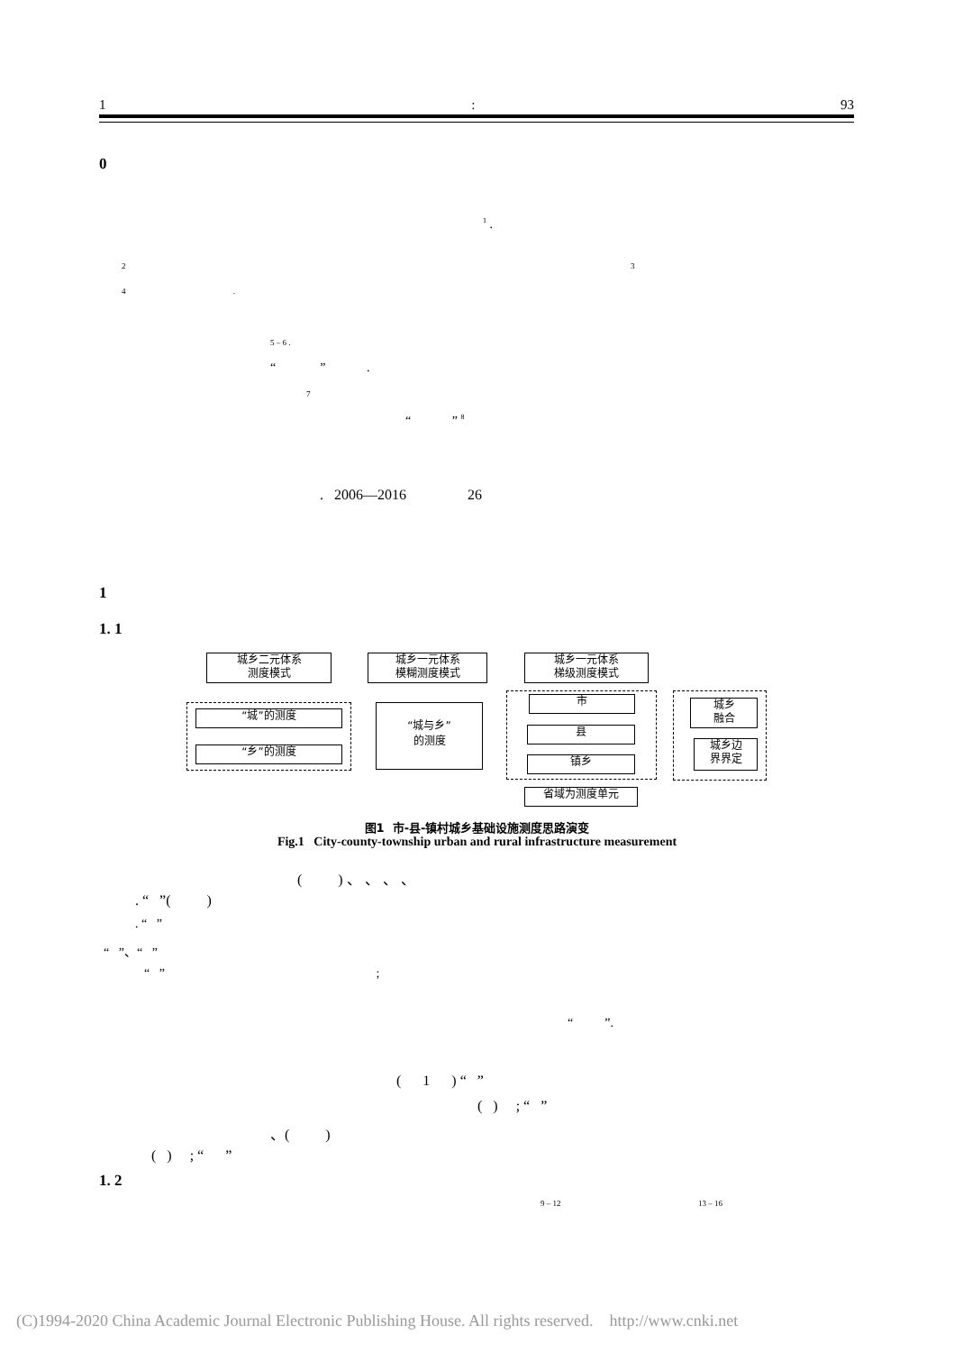1: 93
0
<sup>1</sup> .
2 3
4 .
5 – 6 .
“ ” .
7
“ ” <sup>8</sup>
. 2006—2016 26
1
1. 1
城乡二元体系
测度模式
城乡一元体系
模糊测度模式
城乡一元体系
梯级测度模式
“城”的测度
“乡”的测度
“城与乡”
的测度
市
县
镇乡
省域为测度单元
城乡
融合
城乡边
界界定
图1 市-县-镇村城乡基础设施测度思路演变
Fig.1 City-county-township urban and rural infrastructure measurement
( ) 、 、 、 、
. “ ”( )
. “ ”
“ ”、“ ”
“ ” ;
“ ”.
( 1 ) “ ”
( ) ; “ ”
、( )
( ) ; “ ”
1. 2
9 – 12 13 – 16
(C)1994-2020 China Academic Journal Electronic Publishing House. All rights reserved. http://www.cnki.net